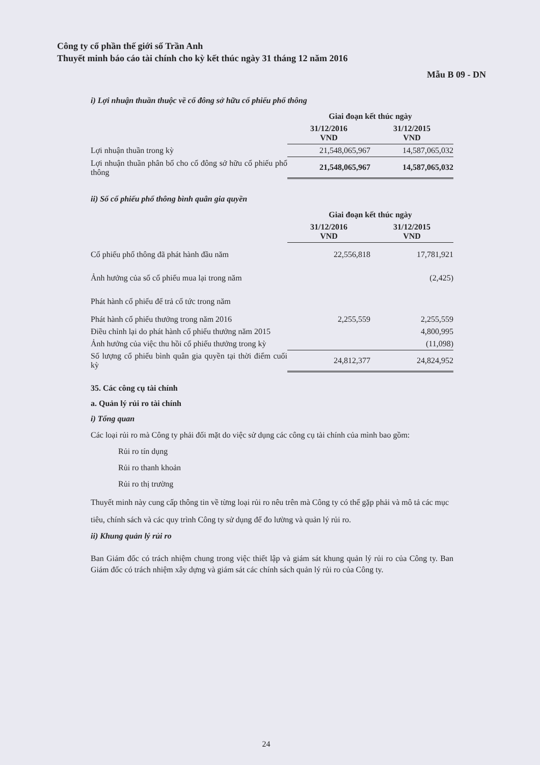Công ty cổ phần thế giới số Trần Anh
Thuyết minh báo cáo tài chính cho kỳ kết thúc ngày 31 tháng 12 năm 2016
Mẫu B 09 - DN
i) Lợi nhuận thuần thuộc về cổ đông sở hữu cổ phiếu phổ thông
| | Giai đoạn kết thúc ngày | |
| | 31/12/2016 VND | 31/12/2015 VND |
| Lợi nhuận thuần trong kỳ | 21,548,065,967 | 14,587,065,032 |
| Lợi nhuận thuần phân bổ cho cổ đông sở hữu cổ phiếu phổ thông | 21,548,065,967 | 14,587,065,032 |
ii) Số cổ phiếu phổ thông bình quân gia quyền
| | Giai đoạn kết thúc ngày | |
| | 31/12/2016 VND | 31/12/2015 VND |
| Cổ phiếu phổ thông đã phát hành đầu năm | 22,556,818 | 17,781,921 |
| Ảnh hưởng của số cổ phiếu mua lại trong năm | | (2,425) |
| Phát hành cổ phiếu để trả cổ tức trong năm | | |
| Phát hành cổ phiếu thưởng trong năm 2016 | 2,255,559 | 2,255,559 |
| Điều chỉnh lại do phát hành cổ phiếu thưởng năm 2015 | | 4,800,995 |
| Ảnh hưởng của việc thu hồi cổ phiếu thưởng trong kỳ | | (11,098) |
| Số lượng cổ phiếu bình quân gia quyền tại thời điểm cuối kỳ | 24,812,377 | 24,824,952 |
35. Các công cụ tài chính
a. Quản lý rủi ro tài chính
i) Tổng quan
Các loại rủi ro mà Công ty phải đối mặt do việc sử dụng các công cụ tài chính của mình bao gồm:
Rủi ro tín dụng
Rủi ro thanh khoản
Rủi ro thị trường
Thuyết minh này cung cấp thông tin về từng loại rủi ro nêu trên mà Công ty có thể gặp phải và mô tả các mục tiêu, chính sách và các quy trình Công ty sử dụng để đo lường và quản lý rủi ro.
ii) Khung quản lý rủi ro
Ban Giám đốc có trách nhiệm chung trong việc thiết lập và giám sát khung quản lý rủi ro của Công ty. Ban Giám đốc có trách nhiệm xây dựng và giám sát các chính sách quản lý rủi ro của Công ty.
24